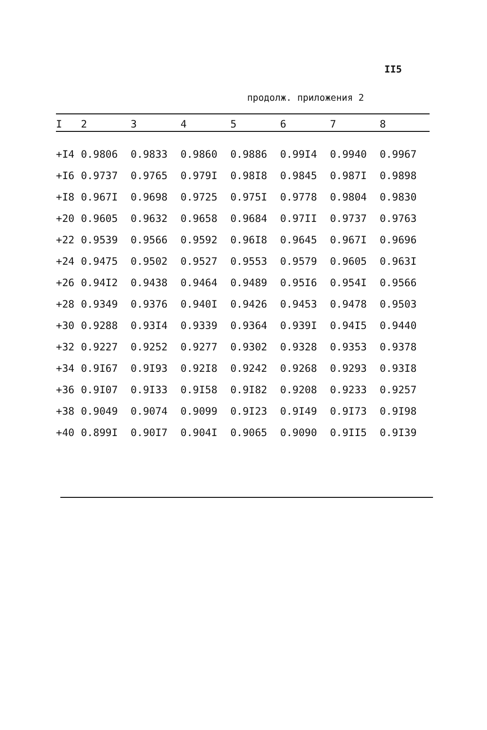II5
продолж. приложения 2
| I | 2 | 3 | 4 | 5 | 6 | 7 | 8 |
| --- | --- | --- | --- | --- | --- | --- | --- |
| +I4 | 0.9806 | 0.9833 | 0.9860 | 0.9886 | 0.99I4 | 0.9940 | 0.9967 |
| +I6 | 0.9737 | 0.9765 | 0.979I | 0.98I8 | 0.9845 | 0.987I | 0.9898 |
| +I8 | 0.967I | 0.9698 | 0.9725 | 0.975I | 0.9778 | 0.9804 | 0.9830 |
| +20 | 0.9605 | 0.9632 | 0.9658 | 0.9684 | 0.97II | 0.9737 | 0.9763 |
| +22 | 0.9539 | 0.9566 | 0.9592 | 0.96I8 | 0.9645 | 0.967I | 0.9696 |
| +24 | 0.9475 | 0.9502 | 0.9527 | 0.9553 | 0.9579 | 0.9605 | 0.963I |
| +26 | 0.94I2 | 0.9438 | 0.9464 | 0.9489 | 0.95I6 | 0.954I | 0.9566 |
| +28 | 0.9349 | 0.9376 | 0.940I | 0.9426 | 0.9453 | 0.9478 | 0.9503 |
| +30 | 0.9288 | 0.93I4 | 0.9339 | 0.9364 | 0.939I | 0.94I5 | 0.9440 |
| +32 | 0.9227 | 0.9252 | 0.9277 | 0.9302 | 0.9328 | 0.9353 | 0.9378 |
| +34 | 0.9I67 | 0.9I93 | 0.92I8 | 0.9242 | 0.9268 | 0.9293 | 0.93I8 |
| +36 | 0.9I07 | 0.9I33 | 0.9I58 | 0.9I82 | 0.9208 | 0.9233 | 0.9257 |
| +38 | 0.9049 | 0.9074 | 0.9099 | 0.9I23 | 0.9I49 | 0.9I73 | 0.9I98 |
| +40 | 0.899I | 0.90I7 | 0.904I | 0.9065 | 0.9090 | 0.9II5 | 0.9I39 |